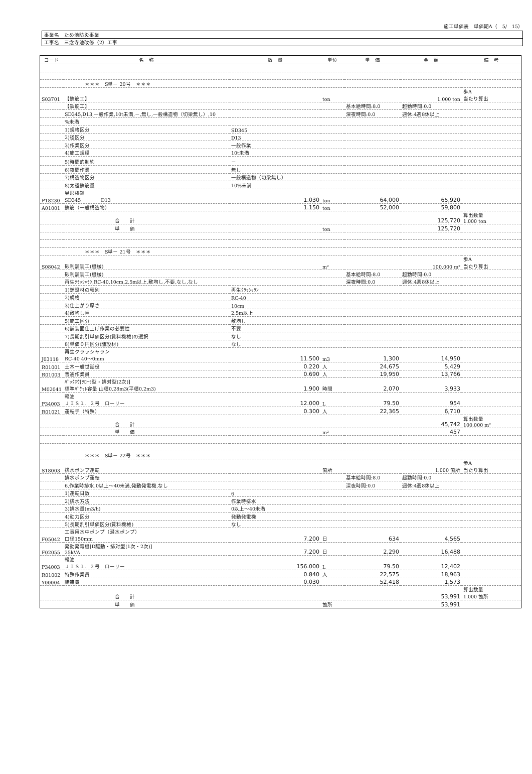施工単価表　単価期A（　5/　15）
| 事業名 ため池防災事業 |
| 工事名 三念寺池改修（2）工事 |
| コード | 名 称 | 数 量 | 単位 | 単 価 | 金 額 | 備 考 |
| --- | --- | --- | --- | --- | --- | --- |
| | ＊＊＊ S単－ 20号 ＊＊＊ | | | | | |
| S03701 | 【鉄筋工】 | | ton | | 1.000 ton | 歩A 当たり算出 |
| | 【鉄筋工】 | | | 基本給時間:8.0 | 超勤時間:0.0 | |
| | SD345,D13,一般作業,10t未満,－,無し,一般構造物（切梁無し）,10 | | | 深夜時間:0.0 | 週休:4週8休以上 | |
| | %未満 | | | | | |
| | 1)規格区分 | SD345 | | | | |
| | 2)径区分 | D13 | | | | |
| | 3)作業区分 | 一般作業 | | | | |
| | 4)施工規模 | 10t未満 | | | | |
| | 5)時間的制約 | － | | | | |
| | 6)夜間作業 | 無し | | | | |
| | 7)構造物区分 | 一般構造物（切梁無し） | | | | |
| | 8)太径鉄筋量 | 10%未満 | | | | |
| P18230 | 異形棒鋼 SD345 D13 | 1.030 | ton | 64,000 | 65,920 | |
| A01001 | 鉄筋（一般構造物） | 1.150 | ton | 52,000 | 59,800 | |
| | 合 計 | | | | 125,720 | 算出数量 1.000 ton |
| | 単 価 | | ton | | 125,720 | |
| | ＊＊＊ S単－ 21号 ＊＊＊ | | | | | |
| S08042 | 砂利舗装工(機械) | | m² | | 100.000 m² | 歩A 当たり算出 |
| | 砂利舗装工(機械) | | | 基本給時間:8.0 | 超勤時間:0.0 | |
| | 再生ｸﾗｯｼｬﾗﾝ,RC-40,10cm,2.5m以上,敷均し,不要,なし,なし | | | 深夜時間:0.0 | 週休:4週8休以上 | |
| | 1)舗設材の種別 | 再生ｸﾗｯｼｬﾗﾝ | | | | |
| | 2)規格 | RC-40 | | | | |
| | 3)仕上がり厚さ | 10cm | | | | |
| | 4)敷均し幅 | 2.5m以上 | | | | |
| | 5)施工区分 | 敷均し | | | | |
| | 6)舗装面仕上げ作業の必要性 | 不要 | | | | |
| | 7)長期割引単価区分(賃料機械)の選択 | なし | | | | |
| | 8)単価０円区分(舗設材) | なし | | | | |
| J03118 | 再生クラッシャラン RC-40 40～0mm | 11.500 | m3 | 1,300 | 14,950 | |
| R01001 | 土木一般世話役 | 0.220 | 人 | 24,675 | 5,429 | |
| R01003 | 普通作業員 | 0.690 | 人 | 19,950 | 13,766 | |
| M02041 | ﾊﾞｯｸﾎｳ[ｸﾛｰﾗ型・排対型(2次)] 標準ﾊﾞｹｯﾄ容量 山積0.28m3(平積0.2m3) | 1.900 | 時間 | 2,070 | 3,933 | |
| P34003 | 軽油 ＪＩＳ１．２号 ローリー | 12.000 | L | 79.50 | 954 | |
| R01021 | 運転手（特殊） | 0.300 | 人 | 22,365 | 6,710 | |
| | 合 計 | | | | 45,742 | 算出数量 100.000 m² |
| | 単 価 | | m² | | 457 | |
| | ＊＊＊ S単－ 22号 ＊＊＊ | | | | | |
| S18003 | 排水ポンプ運転 | | 箇所 | | 1.000 箇所 | 歩A 当たり算出 |
| | 排水ポンプ運転 | | | 基本給時間:8.0 | 超勤時間:0.0 | |
| | 6,作業時排水,0以上～40未満,発動発電機,なし | | | 深夜時間:0.0 | 週休:4週8休以上 | |
| | 1)運転日数 | 6 | | | | |
| | 2)排水方法 | 作業時排水 | | | | |
| | 3)排水量(m3/h) | 0以上～40未満 | | | | |
| | 4)動力区分 | 発動発電機 | | | | |
| | 5)長期割引単価区分(賃料機械) | なし | | | | |
| F05042 | 工事用水中ポンプ（潜水ポンプ） 口径150mm | 7.200 | 日 | 634 | 4,565 | |
| F02055 | 発動発電機[D駆動・排対型(1次・2次)] 25kVA | 7.200 | 日 | 2,290 | 16,488 | |
| P34003 | 軽油 ＪＩＳ１．２号 ローリー | 156.000 | L | 79.50 | 12,402 | |
| R01002 | 特殊作業員 | 0.840 | 人 | 22,575 | 18,963 | |
| Y00004 | 諸雑費 | 0.030 | | 52,418 | 1,573 | |
| | 合 計 | | | | 53,991 | 算出数量 1.000 箇所 |
| | 単 価 | | 箇所 | | 53,991 | |